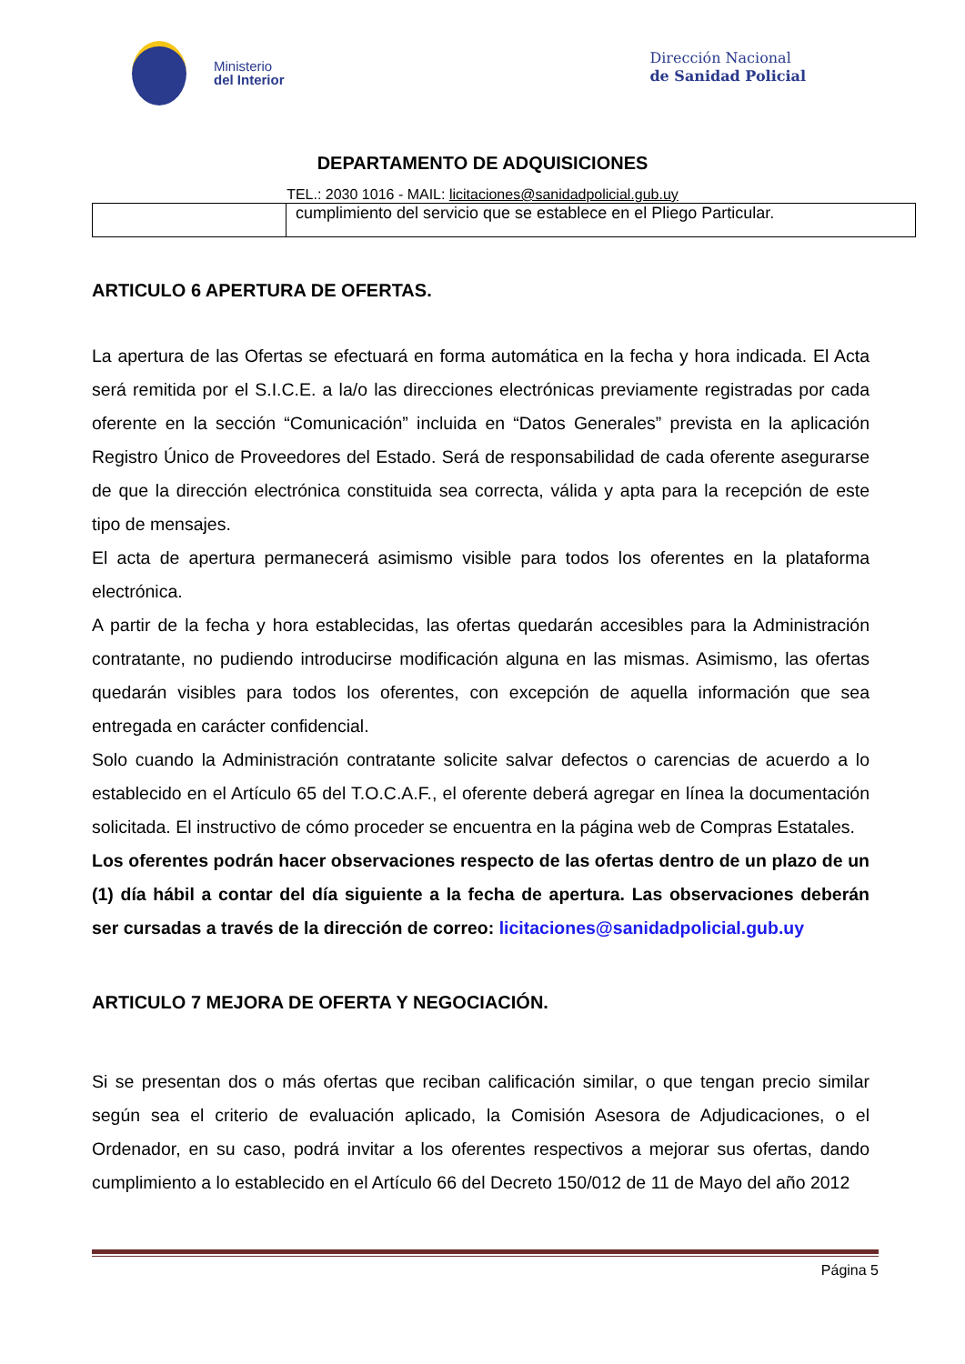Ministerio
del Interior
Dirección Nacional
de Sanidad Policial
DEPARTAMENTO DE ADQUISICIONES
TEL.: 2030 1016 - MAIL: licitaciones@sanidadpolicial.gub.uy
| | cumplimiento del servicio que se establece en el Pliego Particular. |
ARTICULO 6 APERTURA DE OFERTAS.
La apertura de las Ofertas se efectuará en forma automática en la fecha y hora indicada. El Acta será remitida por el S.I.C.E. a la/o las direcciones electrónicas previamente registradas por cada oferente en la sección “Comunicación” incluida en “Datos Generales” prevista en la aplicación Registro Único de Proveedores del Estado. Será de responsabilidad de cada oferente asegurarse de que la dirección electrónica constituida sea correcta, válida y apta para la recepción de este tipo de mensajes.
El acta de apertura permanecerá asimismo visible para todos los oferentes en la plataforma electrónica.
A partir de la fecha y hora establecidas, las ofertas quedarán accesibles para la Administración contratante, no pudiendo introducirse modificación alguna en las mismas. Asimismo, las ofertas quedarán visibles para todos los oferentes, con excepción de aquella información que sea entregada en carácter confidencial.
Solo cuando la Administración contratante solicite salvar defectos o carencias de acuerdo a lo establecido en el Artículo 65 del T.O.C.A.F., el oferente deberá agregar en línea la documentación solicitada. El instructivo de cómo proceder se encuentra en la página web de Compras Estatales.
Los oferentes podrán hacer observaciones respecto de las ofertas dentro de un plazo de un (1) día hábil a contar del día siguiente a la fecha de apertura. Las observaciones deberán ser cursadas a través de la dirección de correo: licitaciones@sanidadpolicial.gub.uy
ARTICULO 7 MEJORA DE OFERTA Y NEGOCIACIÓN.
Si se presentan dos o más ofertas que reciban calificación similar, o que tengan precio similar según sea el criterio de evaluación aplicado, la Comisión Asesora de Adjudicaciones, o el Ordenador, en su caso, podrá invitar a los oferentes respectivos a mejorar sus ofertas, dando cumplimiento a lo establecido en el Artículo 66 del Decreto 150/012 de 11 de Mayo del año 2012
Página 5